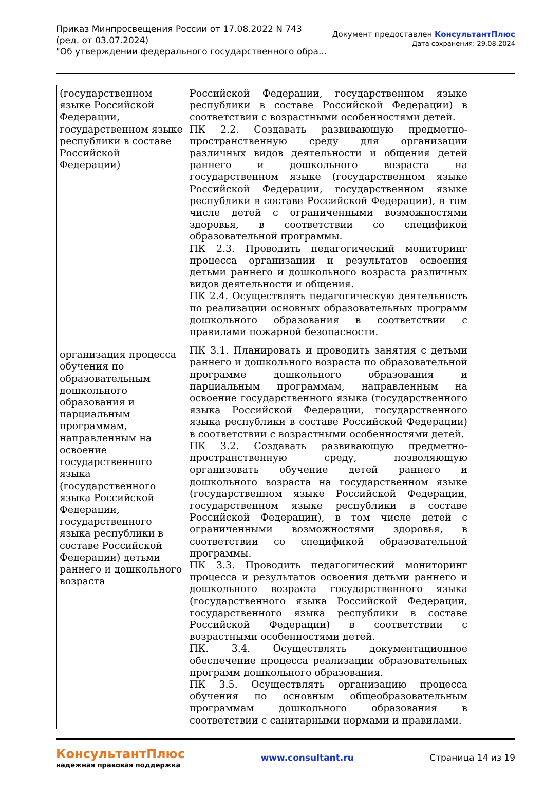Приказ Минпросвещения России от 17.08.2022 N 743
(ред. от 03.07.2024)
"Об утверждении федерального государственного обра...
Документ предоставлен КонсультантПлюс
Дата сохранения: 29.08.2024
| (государственном языке Российской Федерации, государственном языке республики в составе Российской Федерации) | Российской Федерации, государственном языке республики в составе Российской Федерации) в соответствии с возрастными особенностями детей. ПК 2.2. Создавать развивающую предметно-пространственную среду для организации различных видов деятельности и общения детей раннего и дошкольного возраста на государственном языке (государственном языке Российской Федерации, государственном языке республики в составе Российской Федерации), в том числе детей с ограниченными возможностями здоровья, в соответствии со спецификой образовательной программы. ПК 2.3. Проводить педагогический мониторинг процесса организации и результатов освоения детьми раннего и дошкольного возраста различных видов деятельности и общения. ПК 2.4. Осуществлять педагогическую деятельность по реализации основных образовательных программ дошкольного образования в соответствии с правилами пожарной безопасности. |
| организация процесса обучения по образовательным дошкольного образования и парциальным программам, направленным на освоение государственного языка (государственного языка Российской Федерации, государственного языка республики в составе Российской Федерации) детьми раннего и дошкольного возраста | ПК 3.1. Планировать и проводить занятия с детьми раннего и дошкольного возраста по образовательной программе дошкольного образования и парциальным программам, направленным на освоение государственного языка (государственного языка Российской Федерации, государственного языка республики в составе Российской Федерации) в соответствии с возрастными особенностями детей. ПК 3.2. Создавать развивающую предметно-пространственную среду, позволяющую организовать обучение детей раннего и дошкольного возраста на государственном языке (государственном языке Российской Федерации, государственном языке республики в составе Российской Федерации), в том числе детей с ограниченными возможностями здоровья, в соответствии со спецификой образовательной программы. ПК 3.3. Проводить педагогический мониторинг процесса и результатов освоения детьми раннего и дошкольного возраста государственного языка (государственного языка Российской Федерации, государственного языка республики в составе Российской Федерации) в соответствии с возрастными особенностями детей. ПК. 3.4. Осуществлять документационное обеспечение процесса реализации образовательных программ дошкольного образования. ПК 3.5. Осуществлять организацию процесса обучения по основным общеобразовательным программам дошкольного образования в соответствии с санитарными нормами и правилами. |
КонсультантПлюс
надежная правовая поддержка
www.consultant.ru Страница 14 из 19